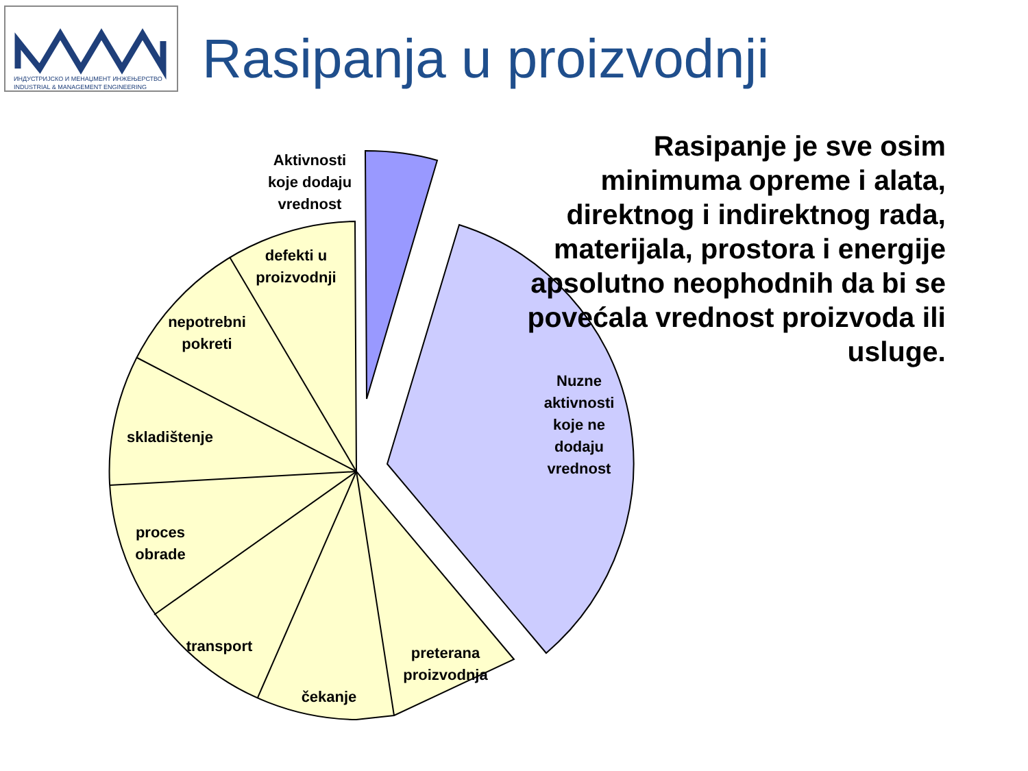ИНДУСТРИЈСКО И МЕНАЏМЕНТ ИНЖЕЊЕРСТВО
INDUSTRIAL & MANAGEMENT ENGINEERING
Rasipanja u proizvodnji
Aktivnosti
koje dodaju
vrednost
defekti u
proizvodnji
nepotrebni
pokreti
skladištenje
proces
obrade
transport
čekanje
preterana
proizvodnja
Nuzne
aktivnosti
koje ne
dodaju
vrednost
Rasipanje je sve osim minimuma opreme i alata, direktnog i indirektnog rada, materijala, prostora i energije apsolutno neophodnih da bi se povećala vrednost proizvoda ili usluge.